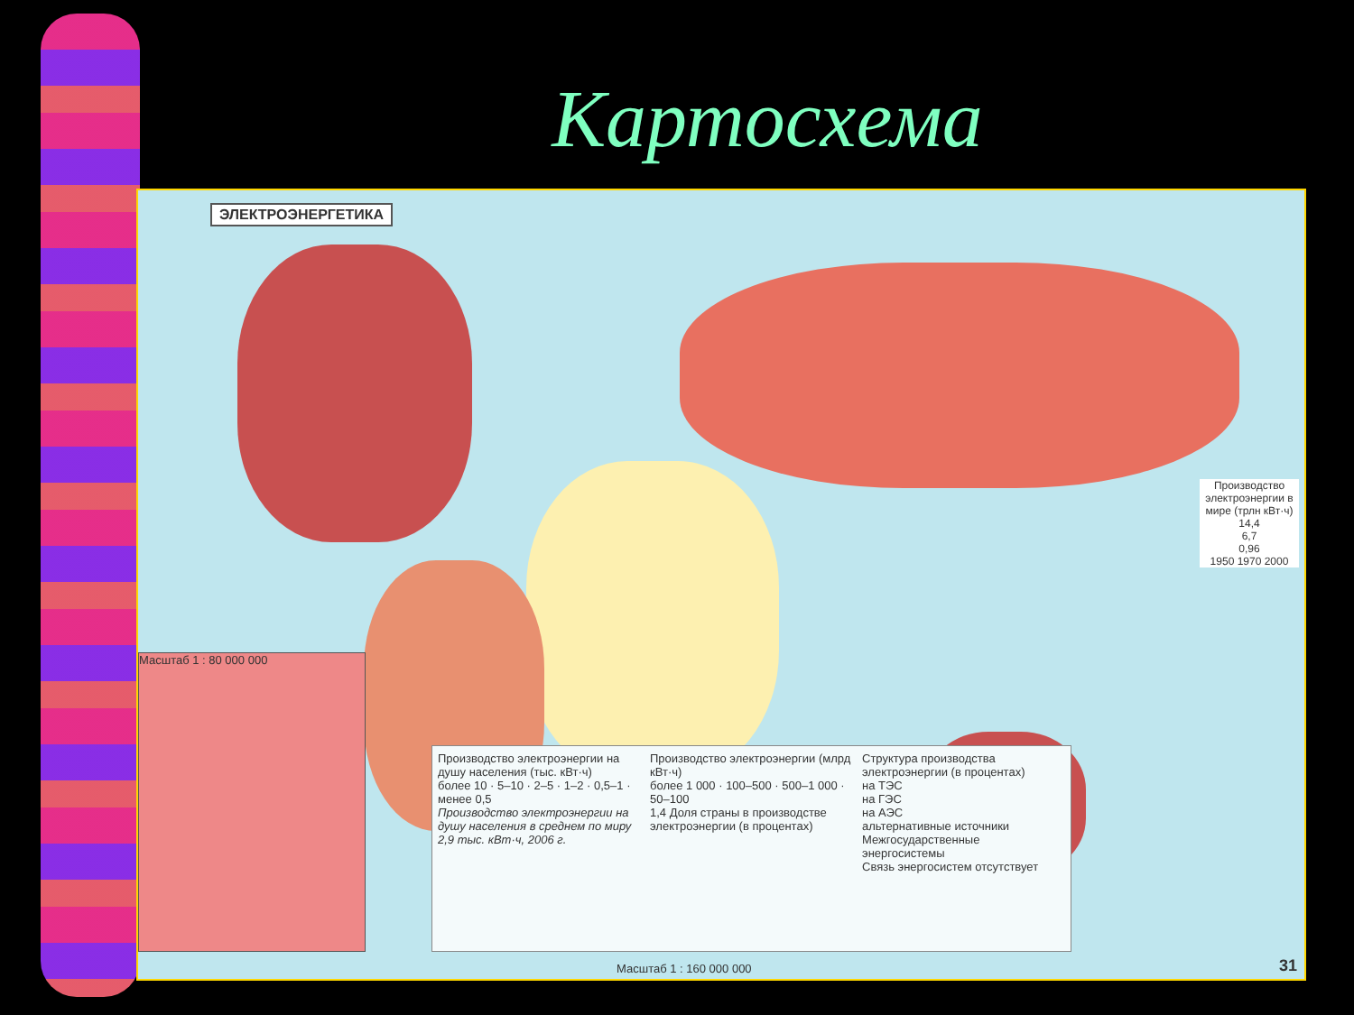Картосхема
ЭЛЕКТРОЭНЕРГЕТИКА
Масштаб 1 : 80 000 000
Производство электроэнергии на душу населения (тыс. кВт·ч)
более 10 · 5–10 · 2–5 · 1–2 · 0,5–1 · менее 0,5
Производство электроэнергии на душу населения в среднем по миру 2,9 тыс. кВт·ч, 2006 г.
Производство электроэнергии (млрд кВт·ч)
более 1 000 · 100–500 · 500–1 000 · 50–100
1,4 Доля страны в производстве электроэнергии (в процентах)
Структура производства электроэнергии (в процентах)
на ТЭС
на ГЭС
на АЭС
альтернативные источники
Межгосударственные энергосистемы
Связь энергосистем отсутствует
Производство электроэнергии в мире (трлн кВт·ч)
14,4
6,7
0,96
1950 1970 2000
Масштаб 1 : 160 000 000 31